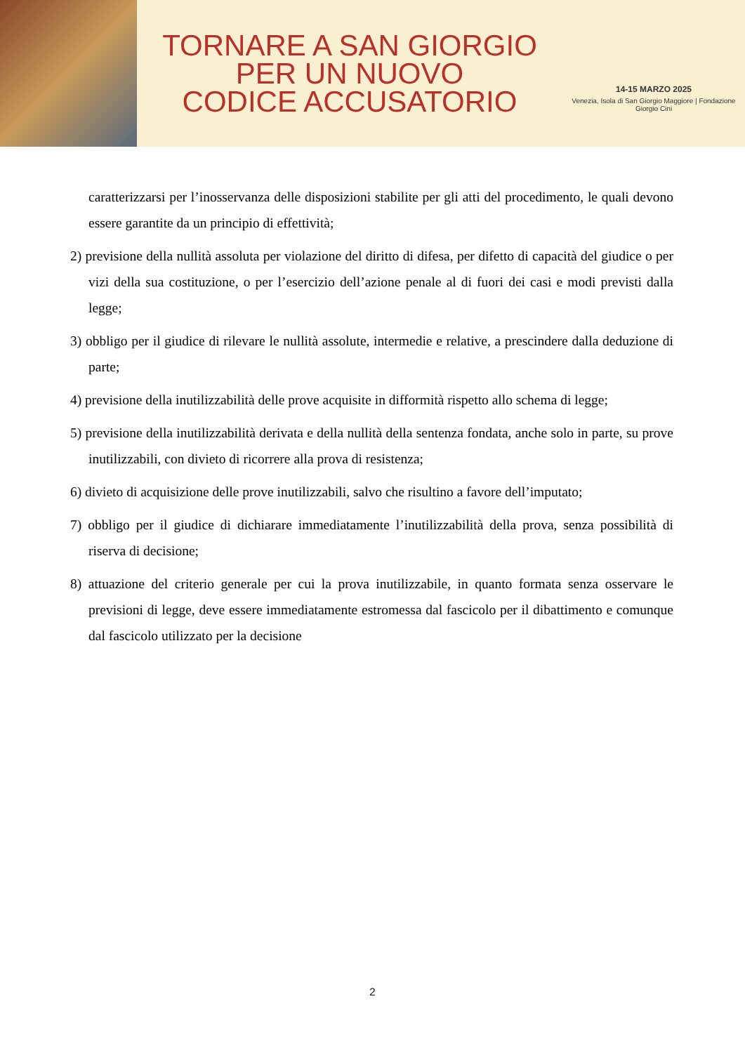TORNARE A SAN GIORGIO
PER UN NUOVO
CODICE ACCUSATORIO
14-15 MARZO 2025
Venezia, Isola di San Giorgio Maggiore | Fondazione Giorgio Cini
caratterizzarsi per l’inosservanza delle disposizioni stabilite per gli atti del procedimento, le quali devono essere garantite da un principio di effettività;
2) previsione della nullità assoluta per violazione del diritto di difesa, per difetto di capacità del giudice o per vizi della sua costituzione, o per l’esercizio dell’azione penale al di fuori dei casi e modi previsti dalla legge;
3) obbligo per il giudice di rilevare le nullità assolute, intermedie e relative, a prescindere dalla deduzione di parte;
4) previsione della inutilizzabilità delle prove acquisite in difformità rispetto allo schema di legge;
5) previsione della inutilizzabilità derivata e della nullità della sentenza fondata, anche solo in parte, su prove inutilizzabili, con divieto di ricorrere alla prova di resistenza;
6) divieto di acquisizione delle prove inutilizzabili, salvo che risultino a favore dell’imputato;
7) obbligo per il giudice di dichiarare immediatamente l’inutilizzabilità della prova, senza possibilità di riserva di decisione;
8) attuazione del criterio generale per cui la prova inutilizzabile, in quanto formata senza osservare le previsioni di legge, deve essere immediatamente estromessa dal fascicolo per il dibattimento e comunque dal fascicolo utilizzato per la decisione
2